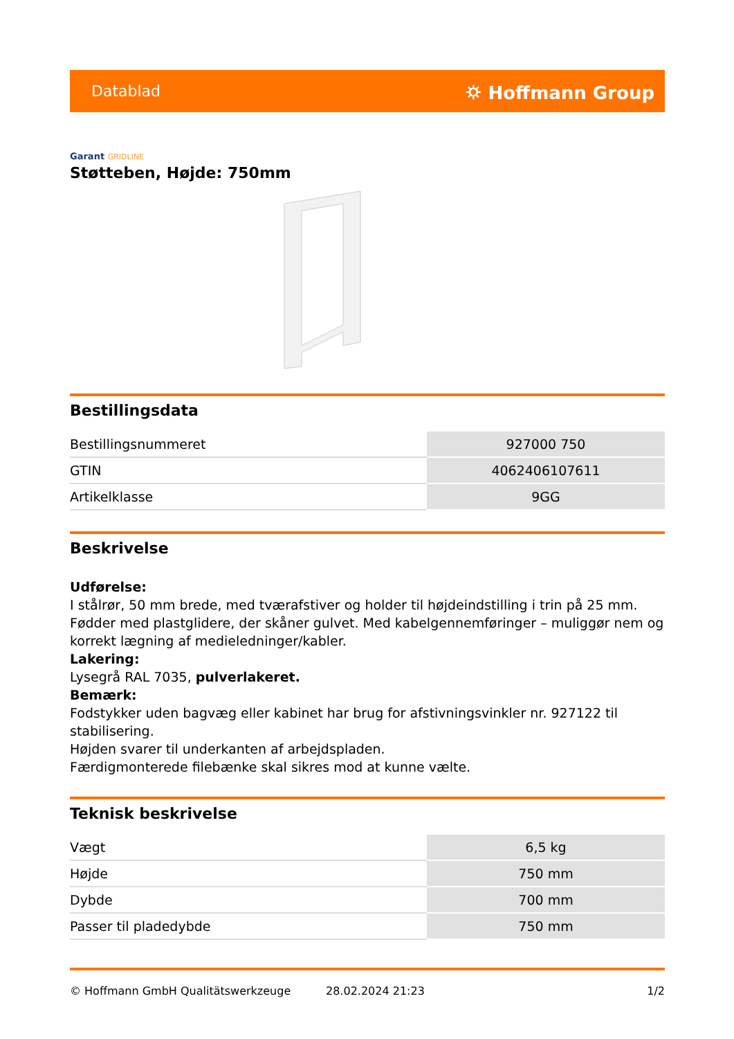Datablad ⛭ Hoffmann Group
Garant GRIDLINE
Støtteben, Højde: 750mm
Bestillingsdata
| Bestillingsnummeret | 927000 750 |
| GTIN | 4062406107611 |
| Artikelklasse | 9GG |
Beskrivelse
Udførelse:
I stålrør, 50 mm brede, med tværafstiver og holder til højdeindstilling i trin på 25 mm. Fødder med plastglidere, der skåner gulvet. Med kabelgennemføringer – muliggør nem og korrekt lægning af medieledninger/kabler.
Lakering:
Lysegrå RAL 7035, pulverlakeret.
Bemærk:
Fodstykker uden bagvæg eller kabinet har brug for afstivningsvinkler nr. 927122 til stabilisering.
Højden svarer til underkanten af arbejdspladen.
Færdigmonterede filebænke skal sikres mod at kunne vælte.
Teknisk beskrivelse
| Vægt | 6,5 kg |
| Højde | 750 mm |
| Dybde | 700 mm |
| Passer til pladedybde | 750 mm |
© Hoffmann GmbH Qualitätswerkzeuge 28.02.2024 21:23 1/2